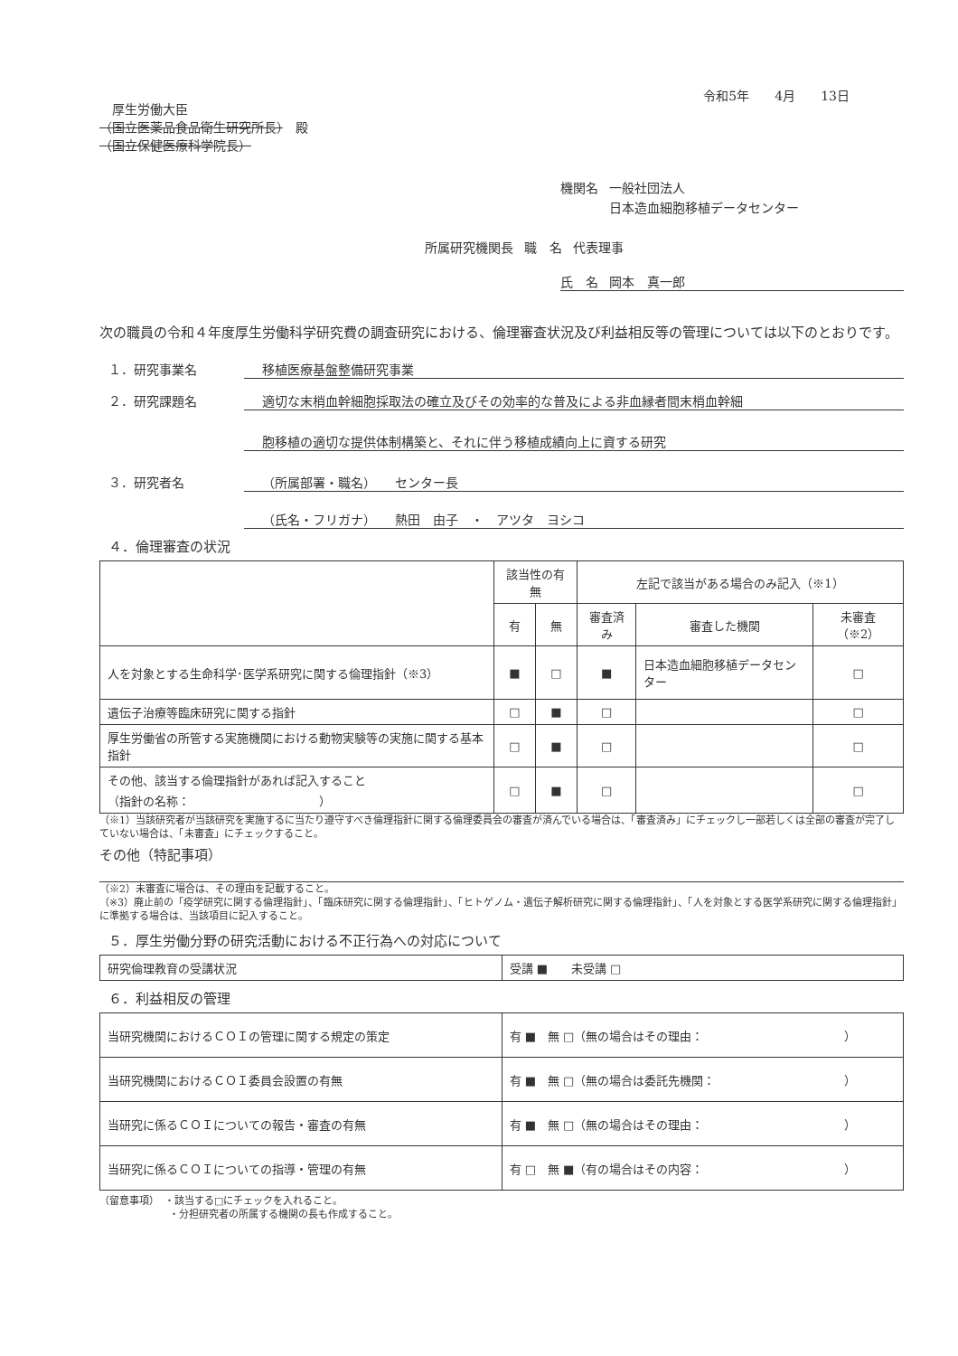令和5年　　4月　　13日
　厚生労働大臣
（国立医薬品食品衛生研究所長）　殿
（国立保健医療科学院長）
機関名 一般社団法人
日本造血細胞移植データセンター
所属研究機関長 職　名 代表理事
氏　名 岡本　真一郎
次の職員の令和４年度厚生労働科学研究費の調査研究における、倫理審査状況及び利益相反等の管理については以下のとおりです。
１．研究事業名 移植医療基盤整備研究事業
２．研究課題名 適切な末梢血幹細胞採取法の確立及びその効率的な普及による非血縁者間末梢血幹細
胞移植の適切な提供体制構築と、それに伴う移植成績向上に資する研究
３．研究者名 （所属部署・職名）　　センター長
（氏名・フリガナ）　　熱田　由子　・　アツタ　ヨシコ
４．倫理審査の状況
| | 該当性の有無 | | 左記で該当がある場合のみ記入（※1） | | |
| --- | --- | --- | --- | --- | --- |
| | 有 | 無 | 審査済み | 審査した機関 | 未審査（※2） |
| 人を対象とする生命科学･医学系研究に関する倫理指針（※3） | ■ | □ | ■ | 日本造血細胞移植データセンター | □ |
| 遺伝子治療等臨床研究に関する指針 | □ | ■ | □ | | □ |
| 厚生労働省の所管する実施機関における動物実験等の実施に関する基本指針 | □ | ■ | □ | | □ |
| その他、該当する倫理指針があれば記入すること （指針の名称： ） | □ | ■ | □ | | □ |
（※1）当該研究者が当該研究を実施するに当たり遵守すべき倫理指針に関する倫理委員会の審査が済んでいる場合は、「審査済み」にチェックし一部若しくは全部の審査が完了していない場合は、「未審査」にチェックすること。
その他（特記事項）
（※2）未審査に場合は、その理由を記載すること。
（※3）廃止前の「疫学研究に関する倫理指針」、「臨床研究に関する倫理指針」、「ヒトゲノム・遺伝子解析研究に関する倫理指針」、「人を対象とする医学系研究に関する倫理指針」に準拠する場合は、当該項目に記入すること。
５．厚生労働分野の研究活動における不正行為への対応について
| 研究倫理教育の受講状況 | 受講 ■ 未受講 □ |
６．利益相反の管理
| 当研究機関におけるＣＯＩの管理に関する規定の策定 | 有 ■ 無 □（無の場合はその理由： ） |
| 当研究機関におけるＣＯＩ委員会設置の有無 | 有 ■ 無 □（無の場合は委託先機関： ） |
| 当研究に係るＣＯＩについての報告・審査の有無 | 有 ■ 無 □（無の場合はその理由： ） |
| 当研究に係るＣＯＩについての指導・管理の有無 | 有 □ 無 ■（有の場合はその内容： ） |
（留意事項）　・該当する□にチェックを入れること。
　　　　　　　・分担研究者の所属する機関の長も作成すること。